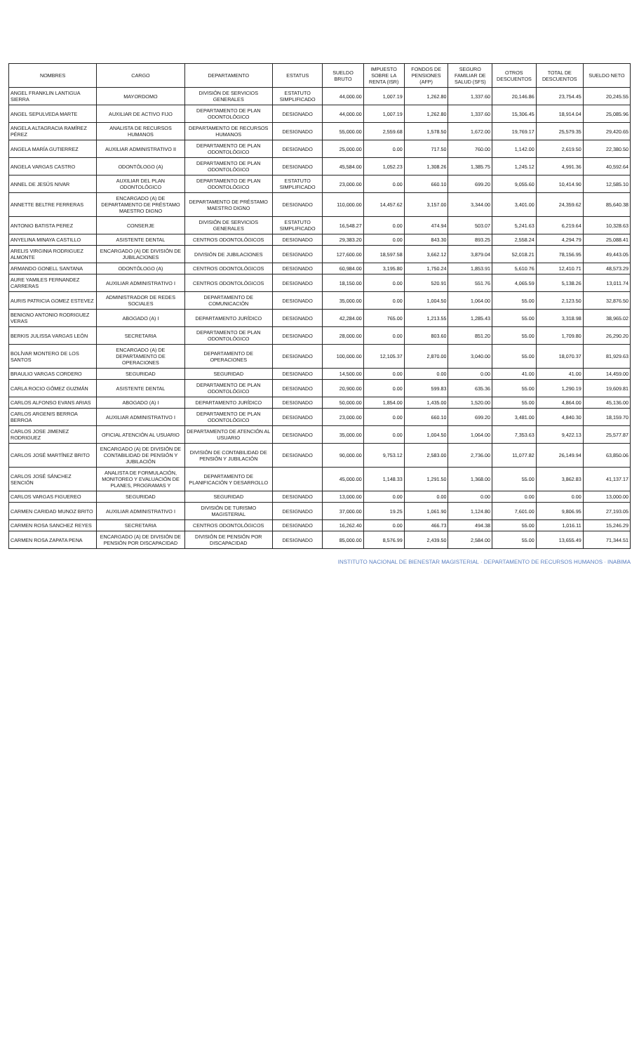| NOMBRES | CARGO | DEPARTAMENTO | ESTATUS | SUELDO BRUTO | IMPUESTO SOBRE LA RENTA (ISR) | FONDOS DE PENSIONES (AFP) | SEGURO FAMILIAR DE SALUD (SFS) | OTROS DESCUENTOS | TOTAL DE DESCUENTOS | SUELDO NETO |
| --- | --- | --- | --- | --- | --- | --- | --- | --- | --- | --- |
| ANGEL FRANKLIN LANTIGUA SIERRA | MAYORDOMO | DIVISIÓN DE SERVICIOS GENERALES | ESTATUTO SIMPLIFICADO | 44,000.00 | 1,007.19 | 1,262.80 | 1,337.60 | 20,146.86 | 23,754.45 | 20,245.55 |
| ANGEL SEPULVEDA MARTE | AUXILIAR DE ACTIVO FIJO | DEPARTAMENTO DE PLAN ODONTOLÓGICO | DESIGNADO | 44,000.00 | 1,007.19 | 1,262.80 | 1,337.60 | 15,306.45 | 18,914.04 | 25,085.96 |
| ANGELA ALTAGRACIA RAMÍREZ PÉREZ | ANALISTA DE RECURSOS HUMANOS | DEPARTAMENTO DE RECURSOS HUMANOS | DESIGNADO | 55,000.00 | 2,559.68 | 1,578.50 | 1,672.00 | 19,769.17 | 25,579.35 | 29,420.65 |
| ANGELA MARÍA GUTIERREZ | AUXILIAR ADMINISTRATIVO II | DEPARTAMENTO DE PLAN ODONTOLÓGICO | DESIGNADO | 25,000.00 | 0.00 | 717.50 | 760.00 | 1,142.00 | 2,619.50 | 22,380.50 |
| ANGELA VARGAS CASTRO | ODONTÓLOGO (A) | DEPARTAMENTO DE PLAN ODONTOLÓGICO | DESIGNADO | 45,584.00 | 1,052.23 | 1,308.26 | 1,385.75 | 1,245.12 | 4,991.36 | 40,592.64 |
| ANNEL DE JESÚS NIVAR | AUXILIAR DEL PLAN ODONTOLÓGICO | DEPARTAMENTO DE PLAN ODONTOLÓGICO | ESTATUTO SIMPLIFICADO | 23,000.00 | 0.00 | 660.10 | 699.20 | 9,055.60 | 10,414.90 | 12,585.10 |
| ANNETTE BELTRE FERRERAS | ENCARGADO (A) DE DEPARTAMENTO DE PRÉSTAMO MAESTRO DIGNO | DEPARTAMENTO DE PRÉSTAMO MAESTRO DIGNO | DESIGNADO | 110,000.00 | 14,457.62 | 3,157.00 | 3,344.00 | 3,401.00 | 24,359.62 | 85,640.38 |
| ANTONIO BATISTA PEREZ | CONSERJE | DIVISIÓN DE SERVICIOS GENERALES | ESTATUTO SIMPLIFICADO | 16,548.27 | 0.00 | 474.94 | 503.07 | 5,241.63 | 6,219.64 | 10,328.63 |
| ANYELINA MINAYA CASTILLO | ASISTENTE DENTAL | CENTROS ODONTOLÓGICOS | DESIGNADO | 29,383.20 | 0.00 | 843.30 | 893.25 | 2,558.24 | 4,294.79 | 25,088.41 |
| ARELIS VIRGINIA RODRIGUEZ ALMONTE | ENCARGADO (A) DE DIVISIÓN DE JUBILACIONES | DIVISIÓN DE JUBILACIONES | DESIGNADO | 127,600.00 | 18,597.58 | 3,662.12 | 3,879.04 | 52,018.21 | 78,156.95 | 49,443.05 |
| ARMANDO GONELL SANTANA | ODONTÓLOGO (A) | CENTROS ODONTOLÓGICOS | DESIGNADO | 60,984.00 | 3,195.80 | 1,750.24 | 1,853.91 | 5,610.76 | 12,410.71 | 48,573.29 |
| AURE YAMILES FERNANDEZ CARRERAS | AUXILIAR ADMINISTRATIVO I | CENTROS ODONTOLÓGICOS | DESIGNADO | 18,150.00 | 0.00 | 520.91 | 551.76 | 4,065.59 | 5,138.26 | 13,011.74 |
| AURIS PATRICIA GOMEZ ESTEVEZ | ADMINISTRADOR DE REDES SOCIALES | DEPARTAMENTO DE COMUNICACIÓN | DESIGNADO | 35,000.00 | 0.00 | 1,004.50 | 1,064.00 | 55.00 | 2,123.50 | 32,876.50 |
| BENIGNO ANTONIO RODRIGUEZ VERAS | ABOGADO (A) I | DEPARTAMENTO JURÍDICO | DESIGNADO | 42,284.00 | 765.00 | 1,213.55 | 1,285.43 | 55.00 | 3,318.98 | 38,965.02 |
| BERKIS JULISSA VARGAS LEÓN | SECRETARIA | DEPARTAMENTO DE PLAN ODONTOLÓGICO | DESIGNADO | 28,000.00 | 0.00 | 803.60 | 851.20 | 55.00 | 1,709.80 | 26,290.20 |
| BOLÍVAR MONTERO DE LOS SANTOS | ENCARGADO (A) DE DEPARTAMENTO DE OPERACIONES | DEPARTAMENTO DE OPERACIONES | DESIGNADO | 100,000.00 | 12,105.37 | 2,870.00 | 3,040.00 | 55.00 | 18,070.37 | 81,929.63 |
| BRAULIO VARGAS CORDERO | SEGURIDAD | SEGURIDAD | DESIGNADO | 14,500.00 | 0.00 | 0.00 | 0.00 | 41.00 | 41.00 | 14,459.00 |
| CARLA ROCIO GÓMEZ GUZMÁN | ASISTENTE DENTAL | DEPARTAMENTO DE PLAN ODONTOLÓGICO | DESIGNADO | 20,900.00 | 0.00 | 599.83 | 635.36 | 55.00 | 1,290.19 | 19,609.81 |
| CARLOS ALFONSO EVANS ARIAS | ABOGADO (A) I | DEPARTAMENTO JURÍDICO | DESIGNADO | 50,000.00 | 1,854.00 | 1,435.00 | 1,520.00 | 55.00 | 4,864.00 | 45,136.00 |
| CARLOS ARGENIS BERROA BERROA | AUXILIAR ADMINISTRATIVO I | DEPARTAMENTO DE PLAN ODONTOLÓGICO | DESIGNADO | 23,000.00 | 0.00 | 660.10 | 699.20 | 3,481.00 | 4,840.30 | 18,159.70 |
| CARLOS JOSE JIMENEZ RODRIGUEZ | OFICIAL ATENCIÓN AL USUARIO | DEPARTAMENTO DE ATENCIÓN AL USUARIO | DESIGNADO | 35,000.00 | 0.00 | 1,004.50 | 1,064.00 | 7,353.63 | 9,422.13 | 25,577.87 |
| CARLOS JOSÉ MARTÍNEZ BRITO | ENCARGADO (A) DE DIVISIÓN DE CONTABILIDAD DE PENSIÓN Y JUBILACIÓN | DIVISIÓN DE CONTABILIDAD DE PENSIÓN Y JUBILACIÓN | DESIGNADO | 90,000.00 | 9,753.12 | 2,583.00 | 2,736.00 | 11,077.82 | 26,149.94 | 63,850.06 |
| CARLOS JOSÉ SÁNCHEZ SENCIÓN | ANALISTA DE FORMULACIÓN, MONITOREO Y EVALUACIÓN DE PLANES, PROGRAMAS Y | DEPARTAMENTO DE PLANIFICACIÓN Y DESARROLLO | | 45,000.00 | 1,148.33 | 1,291.50 | 1,368.00 | 55.00 | 3,862.83 | 41,137.17 |
| CARLOS VARGAS FIGUEREO | SEGURIDAD | SEGURIDAD | DESIGNADO | 13,000.00 | 0.00 | 0.00 | 0.00 | 0.00 | 0.00 | 13,000.00 |
| CARMEN CARIDAD MUNOZ BRITO | AUXILIAR ADMINISTRATIVO I | DIVISIÓN DE TURISMO MAGISTERIAL | DESIGNADO | 37,000.00 | 19.25 | 1,061.90 | 1,124.80 | 7,601.00 | 9,806.95 | 27,193.05 |
| CARMEN ROSA SANCHEZ REYES | SECRETARIA | CENTROS ODONTOLÓGICOS | DESIGNADO | 16,262.40 | 0.00 | 466.73 | 494.38 | 55.00 | 1,016.11 | 15,246.29 |
| CARMEN ROSA ZAPATA PENA | ENCARGADO (A) DE DIVISIÓN DE PENSIÓN POR DISCAPACIDAD | DIVISIÓN DE PENSIÓN POR DISCAPACIDAD | DESIGNADO | 85,000.00 | 8,576.99 | 2,439.50 | 2,584.00 | 55.00 | 13,655.49 | 71,344.51 |
INSTITUTO NACIONAL DE BIENESTAR MAGISTERIAL · DEPARTAMENTO DE RECURSOS HUMANOS · INABIMA